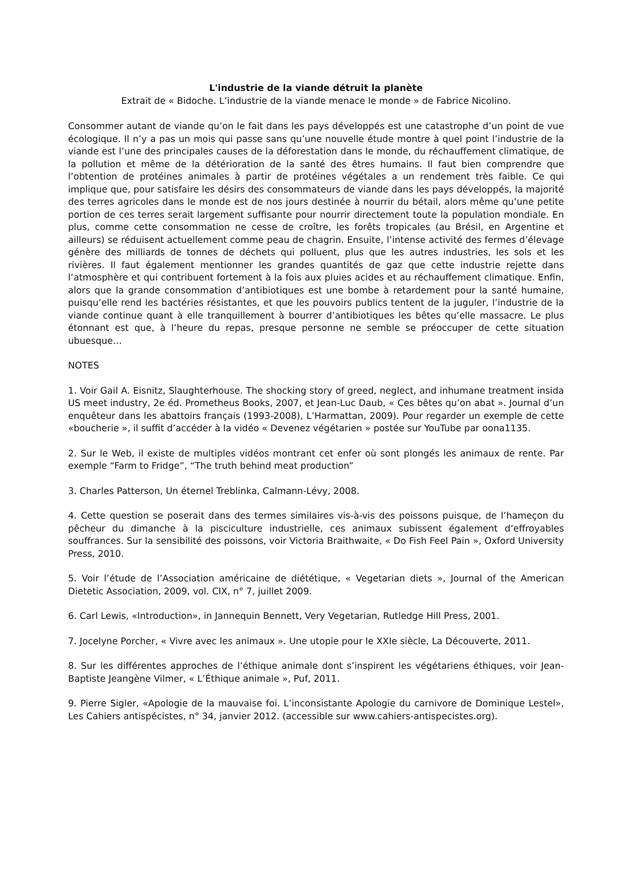L'industrie de la viande détruit la planète
Extrait de « Bidoche. L’industrie de la viande menace le monde » de Fabrice Nicolino.
Consommer autant de viande qu’on le fait dans les pays développés est une catastrophe d’un point de vue écologique. Il n’y a pas un mois qui passe sans qu’une nouvelle étude montre à quel point l’industrie de la viande est l’une des principales causes de la déforestation dans le monde, du réchauffement climatique, de la pollution et même de la détérioration de la santé des êtres humains. Il faut bien comprendre que l’obtention de protéines animales à partir de protéines végétales a un rendement très faible. Ce qui implique que, pour satisfaire les désirs des consommateurs de viande dans les pays développés, la majorité des terres agricoles dans le monde est de nos jours destinée à nourrir du bétail, alors même qu’une petite portion de ces terres serait largement suffisante pour nourrir directement toute la population mondiale. En plus, comme cette consommation ne cesse de croître, les forêts tropicales (au Brésil, en Argentine et ailleurs) se réduisent actuellement comme peau de chagrin. Ensuite, l’intense activité des fermes d’élevage génère des milliards de tonnes de déchets qui polluent, plus que les autres industries, les sols et les rivières. Il faut également mentionner les grandes quantités de gaz que cette industrie rejette dans l’atmosphère et qui contribuent fortement à la fois aux pluies acides et au réchauffement climatique. Enfin, alors que la grande consommation d’antibiotiques est une bombe à retardement pour la santé humaine, puisqu’elle rend les bactéries résistantes, et que les pouvoirs publics tentent de la juguler, l’industrie de la viande continue quant à elle tranquillement à bourrer d’antibiotiques les bêtes qu’elle massacre. Le plus étonnant est que, à l’heure du repas, presque personne ne semble se préoccuper de cette situation ubuesque…
NOTES
1. Voir Gail A. Eisnitz, Slaughterhouse. The shocking story of greed, neglect, and inhumane treatment insida US meet industry, 2e éd. Prometheus Books, 2007, et Jean-Luc Daub, « Ces bêtes qu’on abat ». Journal d’un enquêteur dans les abattoirs français (1993-2008), L’Harmattan, 2009). Pour regarder un exemple de cette «boucherie », il suffit d’accéder à la vidéo « Devenez végétarien » postée sur YouTube par oona1135.
2. Sur le Web, il existe de multiples vidéos montrant cet enfer où sont plongés les animaux de rente. Par exemple “Farm to Fridge”, “The truth behind meat production”
3. Charles Patterson, Un éternel Treblinka, Calmann-Lévy, 2008.
4. Cette question se poserait dans des termes similaires vis-à-vis des poissons puisque, de l’hameçon du pêcheur du dimanche à la pisciculture industrielle, ces animaux subissent également d’effroyables souffrances. Sur la sensibilité des poissons, voir Victoria Braithwaite, « Do Fish Feel Pain », Oxford University Press, 2010.
5. Voir l’étude de l’Association américaine de diététique, « Vegetarian diets », Journal of the American Dietetic Association, 2009, vol. CIX, n° 7, juillet 2009.
6. Carl Lewis, «Introduction», in Jannequin Bennett, Very Vegetarian, Rutledge Hill Press, 2001.
7. Jocelyne Porcher, « Vivre avec les animaux ». Une utopie pour le XXIe siècle, La Découverte, 2011.
8. Sur les différentes approches de l’éthique animale dont s’inspirent les végétariens éthiques, voir Jean-Baptiste Jeangène Vilmer, « L’Éthique animale », Puf, 2011.
9. Pierre Sigler, «Apologie de la mauvaise foi. L’inconsistante Apologie du carnivore de Dominique Lestel», Les Cahiers antispécistes, n° 34, janvier 2012. (accessible sur www.cahiers-antispecistes.org).